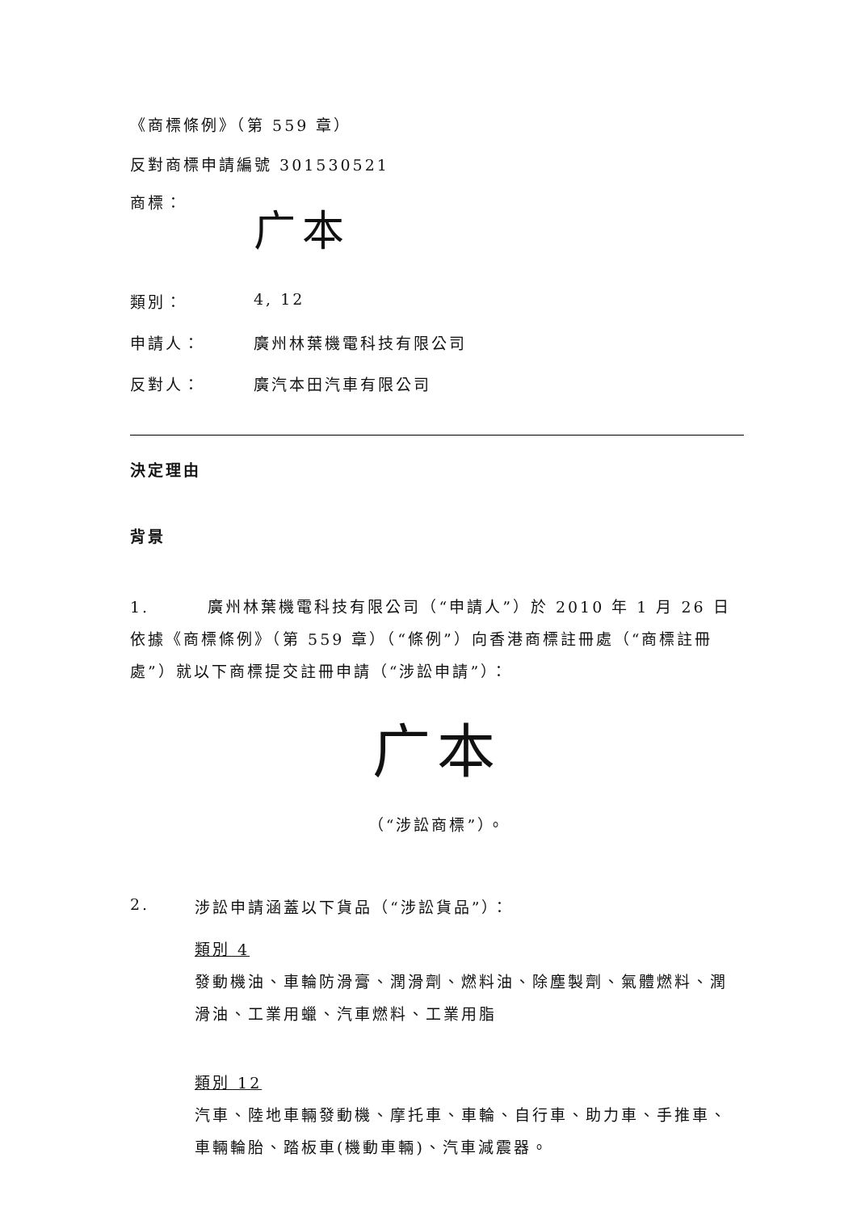《商標條例》（第 559 章）
反對商標申請編號 301530521
商標：
广本
類別： 4, 12
申請人： 廣州林葉機電科技有限公司
反對人： 廣汽本田汽車有限公司
決定理由
背景
1. 廣州林葉機電科技有限公司（“申請人”）於 2010 年 1 月 26 日依據《商標條例》（第 559 章）（“條例”）向香港商標註冊處（“商標註冊處”）就以下商標提交註冊申請（“涉訟申請”）：
广本
（“涉訟商標”）。
2. 涉訟申請涵蓋以下貨品（“涉訟貨品”）：
類別 4
發動機油、車輪防滑膏、潤滑劑、燃料油、除塵製劑、氣體燃料、潤滑油、工業用蠟、汽車燃料、工業用脂
類別 12
汽車、陸地車輛發動機、摩托車、車輪、自行車、助力車、手推車、車輛輪胎、踏板車(機動車輛)、汽車減震器。